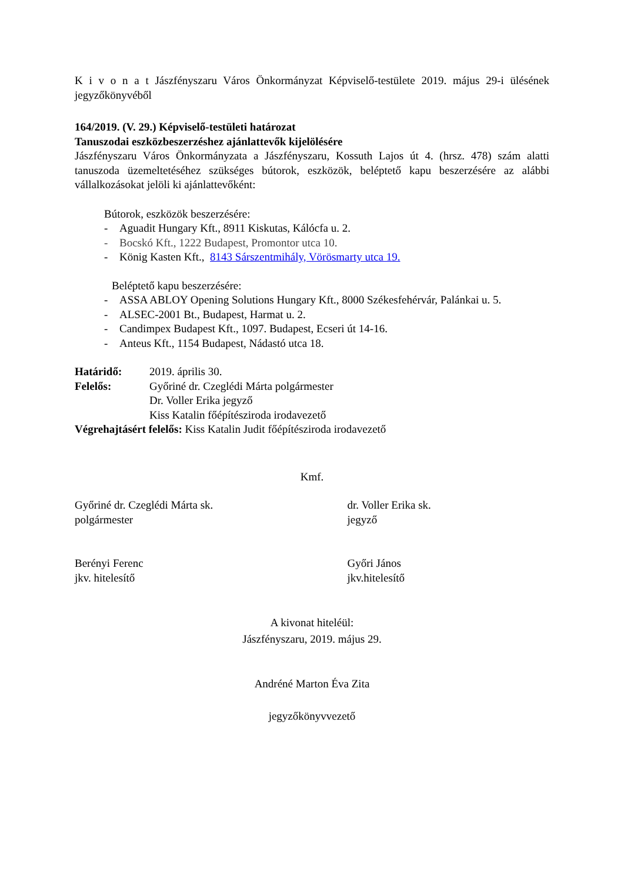K i v o n a t Jászfényszaru Város Önkormányzat Képviselő-testülete 2019. május 29-i ülésének jegyzőkönyvéből
164/2019. (V. 29.) Képviselő-testületi határozat
Tanuszodai eszközbeszerzéshez ajánlattevők kijelölésére
Jászfényszaru Város Önkormányzata a Jászfényszaru, Kossuth Lajos út 4. (hrsz. 478) szám alatti tanuszoda üzemeltetéséhez szükséges bútorok, eszközök, beléptető kapu beszerzésére az alábbi vállalkozásokat jelöli ki ajánlattevőként:
Bútorok, eszközök beszerzésére:
- Aguadit Hungary Kft., 8911 Kiskutas, Kálócfa u. 2.
- Bocskó Kft., 1222 Budapest, Promontor utca 10.
- König Kasten Kft., 8143 Sárszentmihály, Vörösmarty utca 19.
Beléptető kapu beszerzésére:
- ASSA ABLOY Opening Solutions Hungary Kft., 8000 Székesfehérvár, Palánkai u. 5.
- ALSEC-2001 Bt., Budapest, Harmat u. 2.
- Candimpex Budapest Kft., 1097. Budapest, Ecseri út 14-16.
- Anteus Kft., 1154 Budapest, Nádastó utca 18.
Határidő: 2019. április 30.
Felelős: Győriné dr. Czeglédi Márta polgármester
Dr. Voller Erika jegyző
Kiss Katalin főépítésziroda irodavezető
Végrehajtásért felelős: Kiss Katalin Judit főépítésziroda irodavezető
Kmf.
Győriné dr. Czeglédi Márta sk.
polgármester
dr. Voller Erika sk.
jegyző
Berényi Ferenc
jkv. hitelesítő
Győri János
jkv.hitelesítő
A kivonat hiteléül:
Jászfényszaru, 2019. május 29.
Andréné Marton Éva Zita
jegyzőkönyvvezető